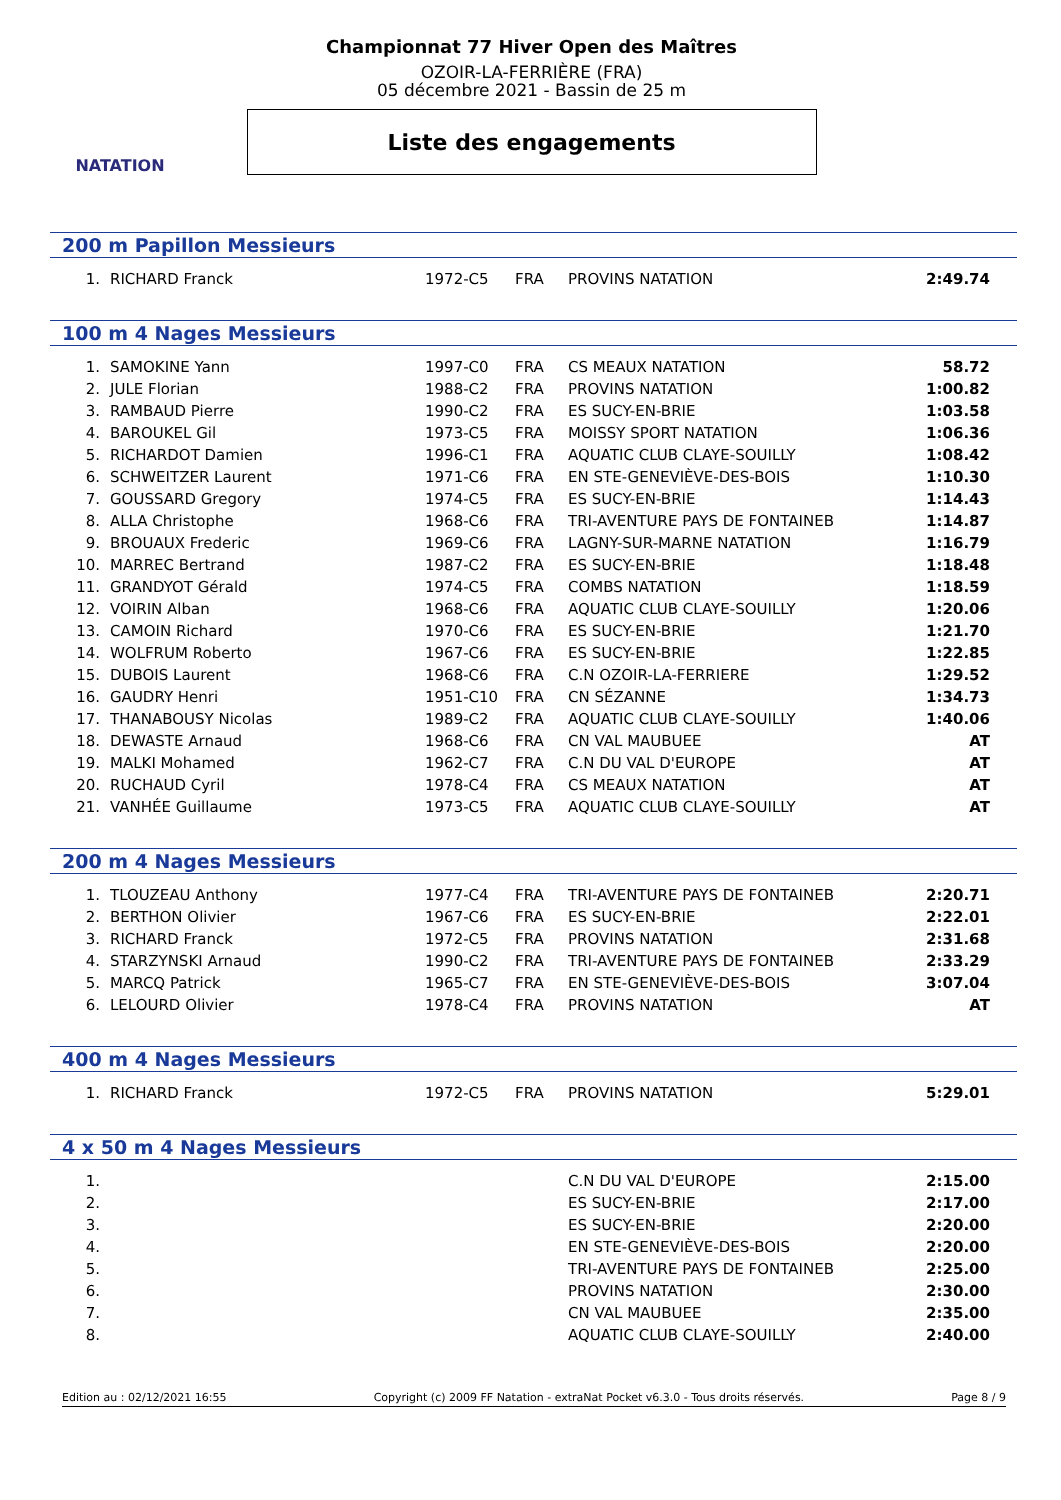NATATION
Championnat 77 Hiver Open des Maîtres
OZOIR-LA-FERRIÈRE (FRA)
05 décembre 2021 - Bassin de 25 m
Liste des engagements
200 m Papillon Messieurs
| 1. | RICHARD Franck | 1972-C5 | FRA | PROVINS NATATION | 2:49.74 |
100 m 4 Nages Messieurs
| 1. | SAMOKINE Yann | 1997-C0 | FRA | CS MEAUX NATATION | 58.72 |
| 2. | JULE Florian | 1988-C2 | FRA | PROVINS NATATION | 1:00.82 |
| 3. | RAMBAUD Pierre | 1990-C2 | FRA | ES SUCY-EN-BRIE | 1:03.58 |
| 4. | BAROUKEL Gil | 1973-C5 | FRA | MOISSY SPORT NATATION | 1:06.36 |
| 5. | RICHARDOT Damien | 1996-C1 | FRA | AQUATIC CLUB CLAYE-SOUILLY | 1:08.42 |
| 6. | SCHWEITZER Laurent | 1971-C6 | FRA | EN STE-GENEVIÈVE-DES-BOIS | 1:10.30 |
| 7. | GOUSSARD Gregory | 1974-C5 | FRA | ES SUCY-EN-BRIE | 1:14.43 |
| 8. | ALLA Christophe | 1968-C6 | FRA | TRI-AVENTURE PAYS DE FONTAINEB | 1:14.87 |
| 9. | BROUAUX Frederic | 1969-C6 | FRA | LAGNY-SUR-MARNE NATATION | 1:16.79 |
| 10. | MARREC Bertrand | 1987-C2 | FRA | ES SUCY-EN-BRIE | 1:18.48 |
| 11. | GRANDYOT Gérald | 1974-C5 | FRA | COMBS NATATION | 1:18.59 |
| 12. | VOIRIN Alban | 1968-C6 | FRA | AQUATIC CLUB CLAYE-SOUILLY | 1:20.06 |
| 13. | CAMOIN Richard | 1970-C6 | FRA | ES SUCY-EN-BRIE | 1:21.70 |
| 14. | WOLFRUM Roberto | 1967-C6 | FRA | ES SUCY-EN-BRIE | 1:22.85 |
| 15. | DUBOIS Laurent | 1968-C6 | FRA | C.N OZOIR-LA-FERRIERE | 1:29.52 |
| 16. | GAUDRY Henri | 1951-C10 | FRA | CN SÉZANNE | 1:34.73 |
| 17. | THANABOUSY Nicolas | 1989-C2 | FRA | AQUATIC CLUB CLAYE-SOUILLY | 1:40.06 |
| 18. | DEWASTE Arnaud | 1968-C6 | FRA | CN VAL MAUBUEE | AT |
| 19. | MALKI Mohamed | 1962-C7 | FRA | C.N DU VAL D'EUROPE | AT |
| 20. | RUCHAUD Cyril | 1978-C4 | FRA | CS MEAUX NATATION | AT |
| 21. | VANHÉE Guillaume | 1973-C5 | FRA | AQUATIC CLUB CLAYE-SOUILLY | AT |
200 m 4 Nages Messieurs
| 1. | TLOUZEAU Anthony | 1977-C4 | FRA | TRI-AVENTURE PAYS DE FONTAINEB | 2:20.71 |
| 2. | BERTHON Olivier | 1967-C6 | FRA | ES SUCY-EN-BRIE | 2:22.01 |
| 3. | RICHARD Franck | 1972-C5 | FRA | PROVINS NATATION | 2:31.68 |
| 4. | STARZYNSKI Arnaud | 1990-C2 | FRA | TRI-AVENTURE PAYS DE FONTAINEB | 2:33.29 |
| 5. | MARCQ Patrick | 1965-C7 | FRA | EN STE-GENEVIÈVE-DES-BOIS | 3:07.04 |
| 6. | LELOURD Olivier | 1978-C4 | FRA | PROVINS NATATION | AT |
400 m 4 Nages Messieurs
| 1. | RICHARD Franck | 1972-C5 | FRA | PROVINS NATATION | 5:29.01 |
4 x 50 m 4 Nages Messieurs
| 1. | | | | C.N DU VAL D'EUROPE | 2:15.00 |
| 2. | | | | ES SUCY-EN-BRIE | 2:17.00 |
| 3. | | | | ES SUCY-EN-BRIE | 2:20.00 |
| 4. | | | | EN STE-GENEVIÈVE-DES-BOIS | 2:20.00 |
| 5. | | | | TRI-AVENTURE PAYS DE FONTAINEB | 2:25.00 |
| 6. | | | | PROVINS NATATION | 2:30.00 |
| 7. | | | | CN VAL MAUBUEE | 2:35.00 |
| 8. | | | | AQUATIC CLUB CLAYE-SOUILLY | 2:40.00 |
Edition au : 02/12/2021 16:55 Copyright (c) 2009 FF Natation - extraNat Pocket v6.3.0 - Tous droits réservés. Page 8 / 9